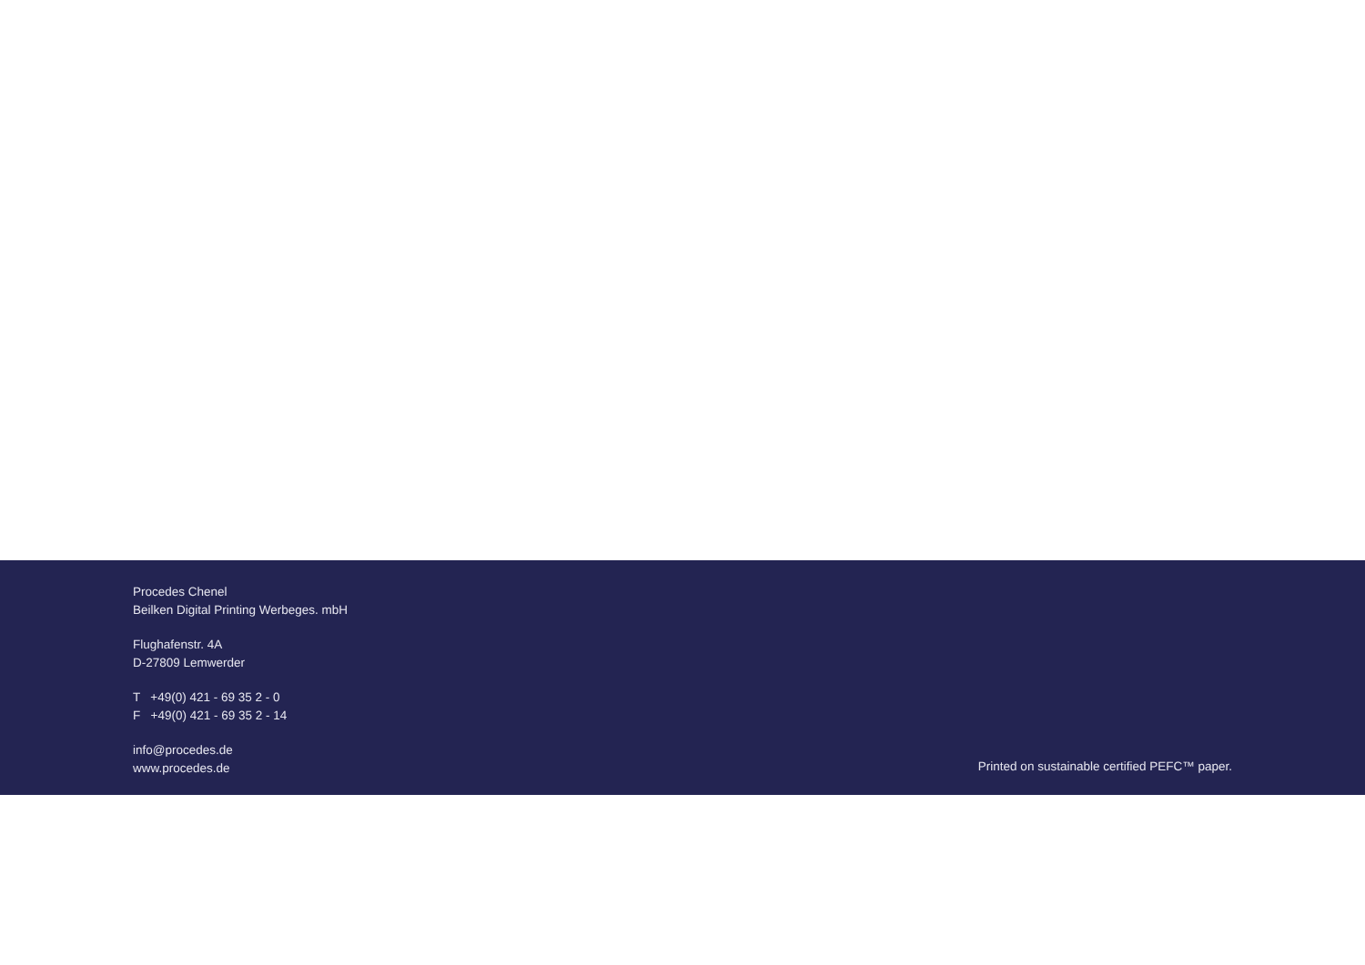Procedes Chenel
Beilken Digital Printing Werbeges. mbH
Flughafenstr. 4A
D-27809 Lemwerder
T +49(0) 421 - 69 35 2 - 0
F +49(0) 421 - 69 35 2 - 14
info@procedes.de
www.procedes.de
Printed on sustainable certified PEFC™ paper.